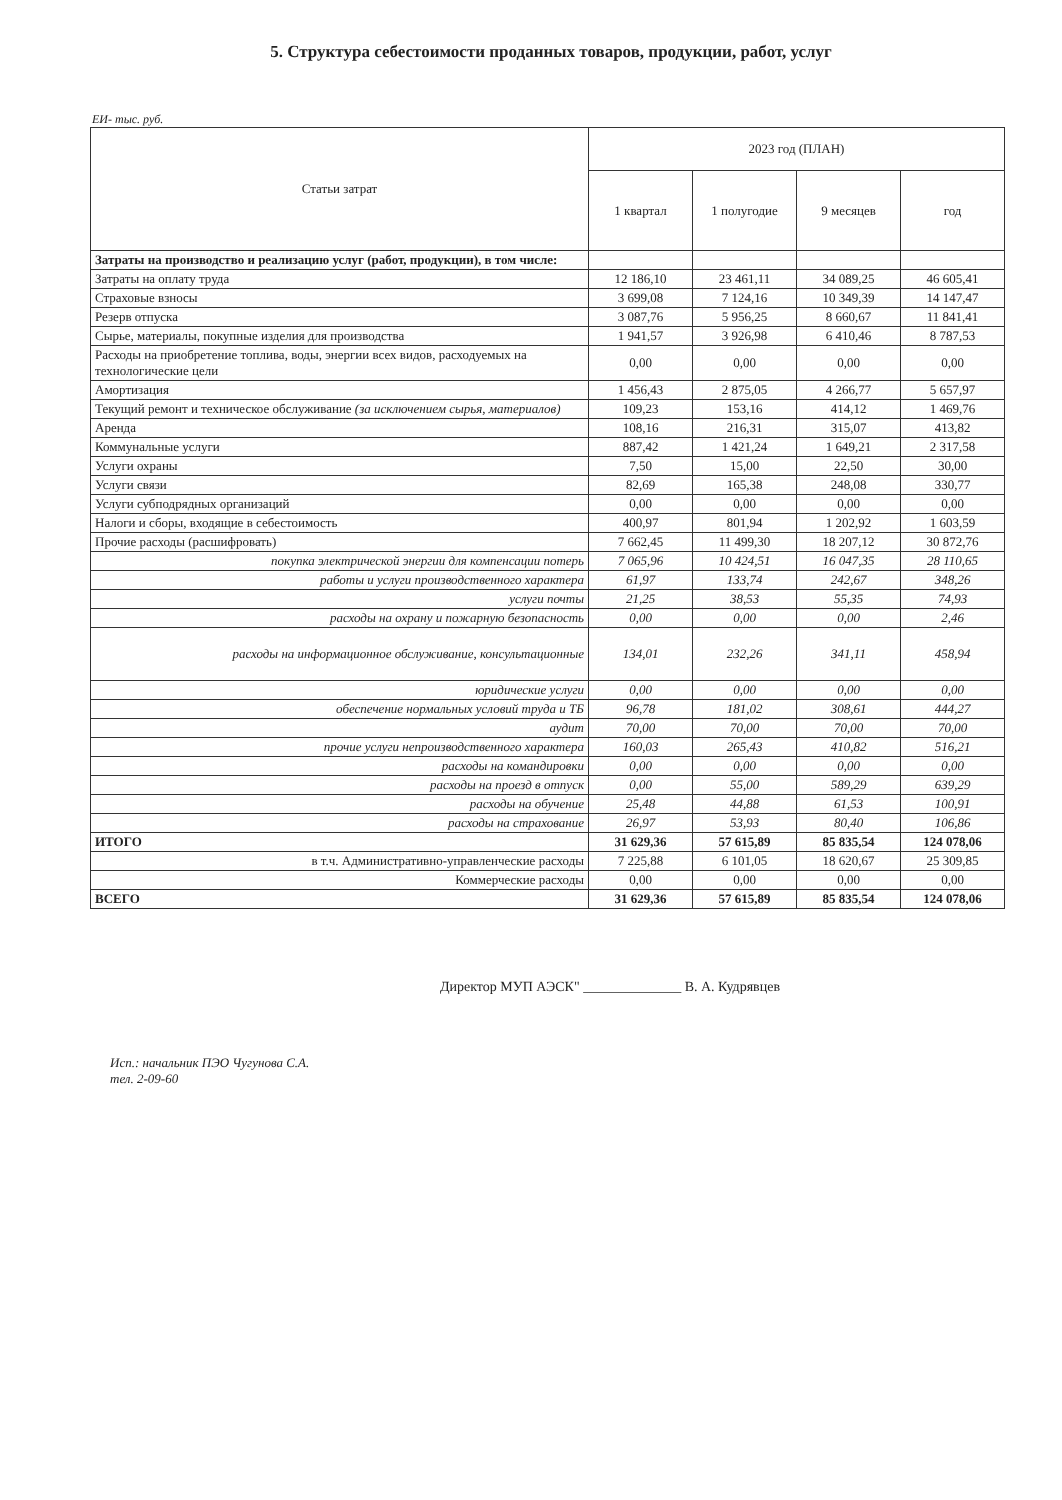5. Структура себестоимости проданных товаров, продукции, работ, услуг
ЕИ- тыс. руб.
| Статьи затрат | 2023 год (ПЛАН) | | | |
| --- | --- | --- | --- | --- |
| | 1 квартал | 1 полугодие | 9 месяцев | год |
| Затраты на производство и реализацию услуг (работ, продукции), в том числе: | | | | |
| Затраты на оплату труда | 12 186,10 | 23 461,11 | 34 089,25 | 46 605,41 |
| Страховые взносы | 3 699,08 | 7 124,16 | 10 349,39 | 14 147,47 |
| Резерв отпуска | 3 087,76 | 5 956,25 | 8 660,67 | 11 841,41 |
| Сырье, материалы, покупные изделия для производства | 1 941,57 | 3 926,98 | 6 410,46 | 8 787,53 |
| Расходы на приобретение топлива, воды, энергии всех видов, расходуемых на технологические цели | 0,00 | 0,00 | 0,00 | 0,00 |
| Амортизация | 1 456,43 | 2 875,05 | 4 266,77 | 5 657,97 |
| Текущий ремонт и техническое обслуживание (за исключением сырья, материалов) | 109,23 | 153,16 | 414,12 | 1 469,76 |
| Аренда | 108,16 | 216,31 | 315,07 | 413,82 |
| Коммунальные услуги | 887,42 | 1 421,24 | 1 649,21 | 2 317,58 |
| Услуги охраны | 7,50 | 15,00 | 22,50 | 30,00 |
| Услуги связи | 82,69 | 165,38 | 248,08 | 330,77 |
| Услуги субподрядных организаций | 0,00 | 0,00 | 0,00 | 0,00 |
| Налоги и сборы, входящие в себестоимость | 400,97 | 801,94 | 1 202,92 | 1 603,59 |
| Прочие расходы (расшифровать) | 7 662,45 | 11 499,30 | 18 207,12 | 30 872,76 |
| покупка электрической энергии для компенсации потерь | 7 065,96 | 10 424,51 | 16 047,35 | 28 110,65 |
| работы и услуги производственного характера | 61,97 | 133,74 | 242,67 | 348,26 |
| услуги почты | 21,25 | 38,53 | 55,35 | 74,93 |
| расходы на охрану и пожарную безопасность | 0,00 | 0,00 | 0,00 | 2,46 |
| расходы на информационное обслуживание, консультационные | 134,01 | 232,26 | 341,11 | 458,94 |
| юридические услуги | 0,00 | 0,00 | 0,00 | 0,00 |
| обеспечение нормальных условий труда и ТБ | 96,78 | 181,02 | 308,61 | 444,27 |
| аудит | 70,00 | 70,00 | 70,00 | 70,00 |
| прочие услуги непроизводственного характера | 160,03 | 265,43 | 410,82 | 516,21 |
| расходы на командировки | 0,00 | 0,00 | 0,00 | 0,00 |
| расходы на проезд в отпуск | 0,00 | 55,00 | 589,29 | 639,29 |
| расходы на обучение | 25,48 | 44,88 | 61,53 | 100,91 |
| расходы на страхование | 26,97 | 53,93 | 80,40 | 106,86 |
| ИТОГО | 31 629,36 | 57 615,89 | 85 835,54 | 124 078,06 |
| в т.ч. Административно-управленческие расходы | 7 225,88 | 6 101,05 | 18 620,67 | 25 309,85 |
| Коммерческие расходы | 0,00 | 0,00 | 0,00 | 0,00 |
| ВСЕГО | 31 629,36 | 57 615,89 | 85 835,54 | 124 078,06 |
Директор МУП АЭСК" ______________ В. А. Кудрявцев
Исп.: начальник ПЭО Чугунова С.А.
тел. 2-09-60